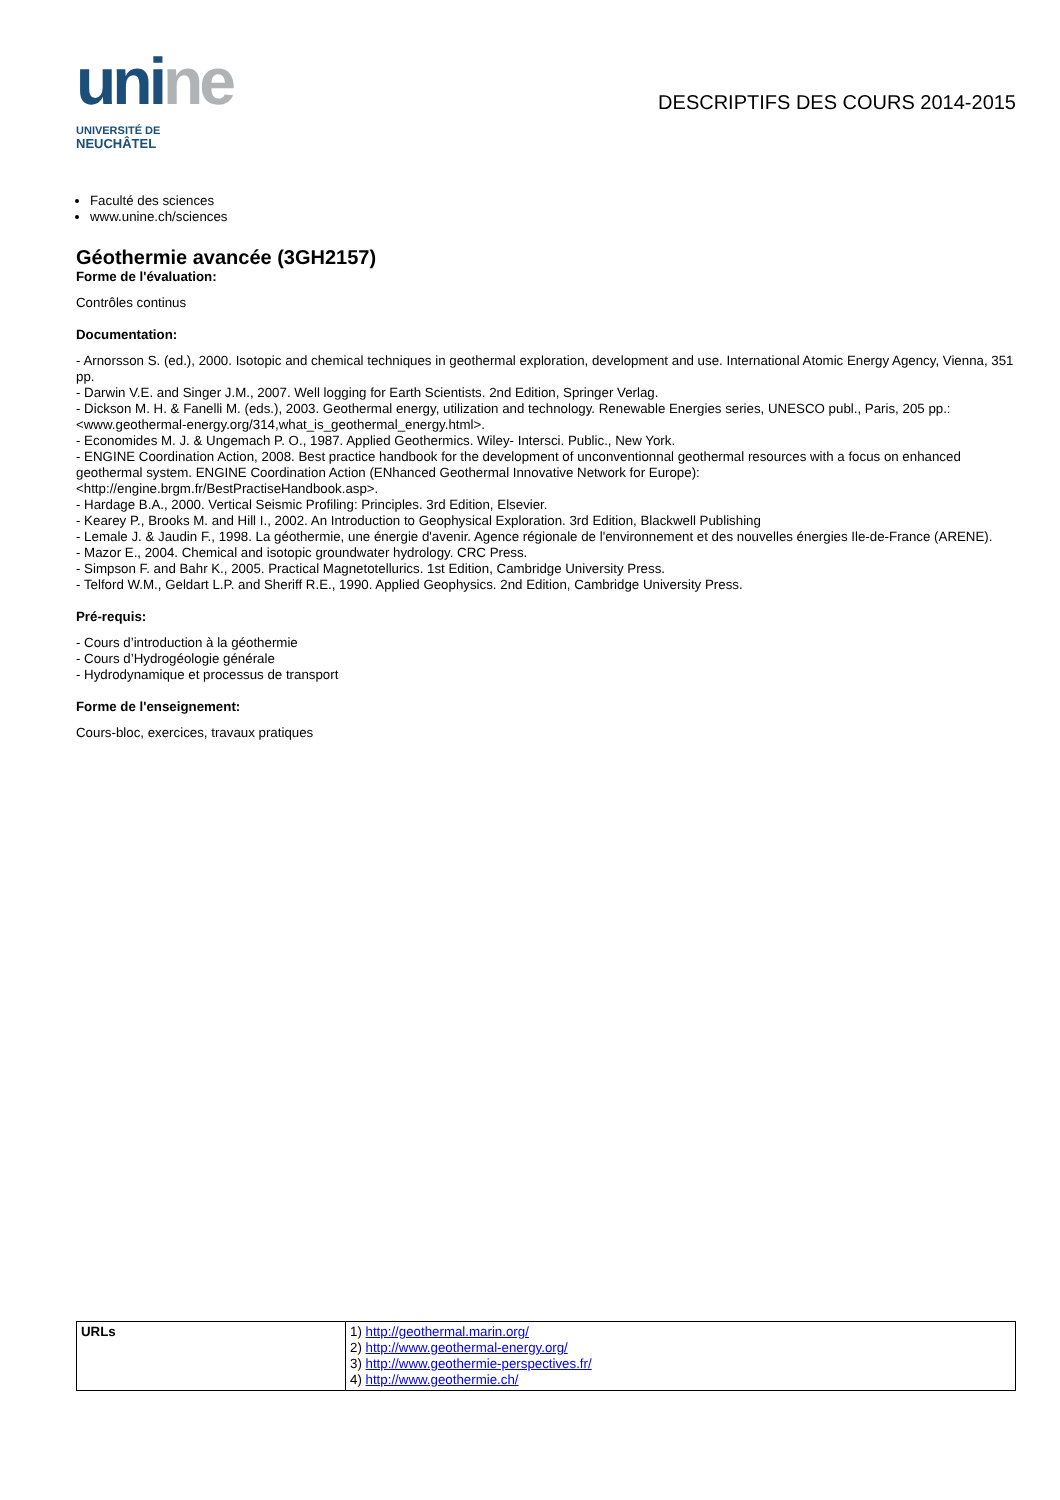unine
UNIVERSITÉ DE
NEUCHÂTEL
DESCRIPTIFS DES COURS 2014-2015
Faculté des sciences
www.unine.ch/sciences
Géothermie avancée (3GH2157)
Forme de l'évaluation:
Contrôles continus
Documentation:
- Arnorsson S. (ed.), 2000. Isotopic and chemical techniques in geothermal exploration, development and use. International Atomic Energy Agency, Vienna, 351 pp.
- Darwin V.E. and Singer J.M., 2007. Well logging for Earth Scientists. 2nd Edition, Springer Verlag.
- Dickson M. H. & Fanelli M. (eds.), 2003. Geothermal energy, utilization and technology. Renewable Energies series, UNESCO publ., Paris, 205 pp.:
<www.geothermal-energy.org/314,what_is_geothermal_energy.html>.
- Economides M. J. & Ungemach P. O., 1987. Applied Geothermics. Wiley- Intersci. Public., New York.
- ENGINE Coordination Action, 2008. Best practice handbook for the development of unconventionnal geothermal resources with a focus on enhanced geothermal system. ENGINE Coordination Action (ENhanced Geothermal Innovative Network for Europe):
<http://engine.brgm.fr/BestPractiseHandbook.asp>.
- Hardage B.A., 2000. Vertical Seismic Profiling: Principles. 3rd Edition, Elsevier.
- Kearey P., Brooks M. and Hill I., 2002. An Introduction to Geophysical Exploration. 3rd Edition, Blackwell Publishing
- Lemale J. & Jaudin F., 1998. La géothermie, une énergie d'avenir. Agence régionale de l'environnement et des nouvelles énergies Ile-de-France (ARENE).
- Mazor E., 2004. Chemical and isotopic groundwater hydrology. CRC Press.
- Simpson F. and Bahr K., 2005. Practical Magnetotellurics. 1st Edition, Cambridge University Press.
- Telford W.M., Geldart L.P. and Sheriff R.E., 1990. Applied Geophysics. 2nd Edition, Cambridge University Press.
Pré-requis:
- Cours d’introduction à la géothermie
- Cours d’Hydrogéologie générale
- Hydrodynamique et processus de transport
Forme de l'enseignement:
Cours-bloc, exercices, travaux pratiques
| URLs | 1) http://geothermal.marin.org/ 2) http://www.geothermal-energy.org/ 3) http://www.geothermie-perspectives.fr/ 4) http://www.geothermie.ch/ |